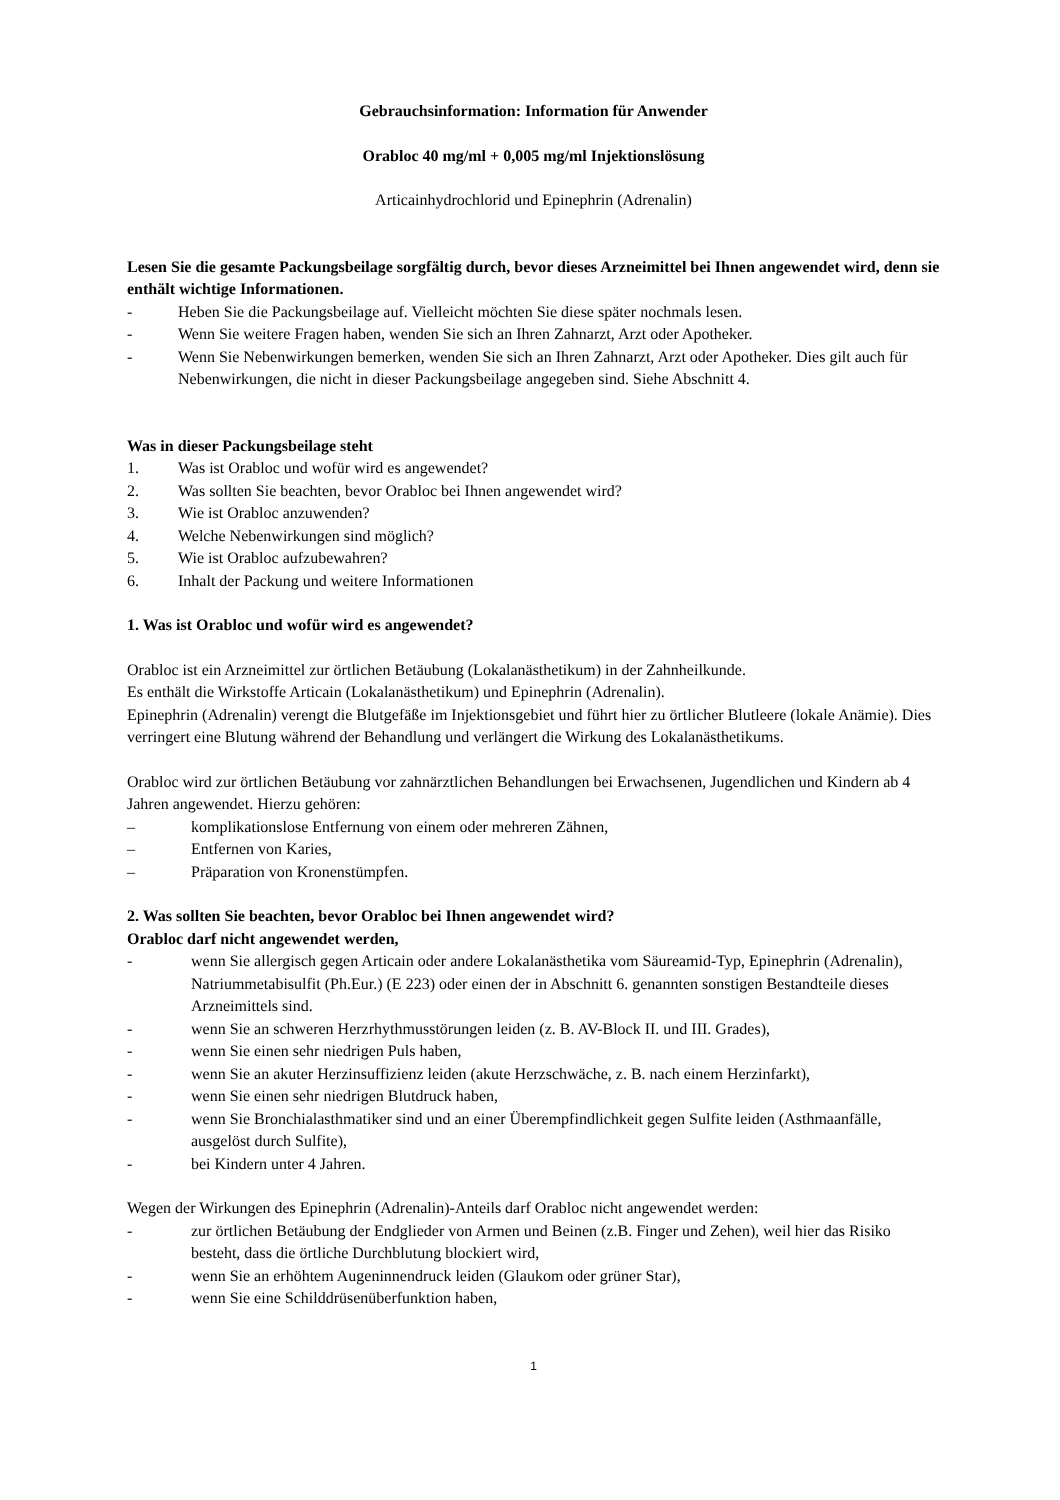Gebrauchsinformation: Information für Anwender
Orabloc 40 mg/ml + 0,005 mg/ml Injektionslösung
Articainhydrochlorid und Epinephrin (Adrenalin)
Lesen Sie die gesamte Packungsbeilage sorgfältig durch, bevor dieses Arzneimittel bei Ihnen angewendet wird, denn sie enthält wichtige Informationen.
- Heben Sie die Packungsbeilage auf. Vielleicht möchten Sie diese später nochmals lesen.
- Wenn Sie weitere Fragen haben, wenden Sie sich an Ihren Zahnarzt, Arzt oder Apotheker.
- Wenn Sie Nebenwirkungen bemerken, wenden Sie sich an Ihren Zahnarzt, Arzt oder Apotheker. Dies gilt auch für Nebenwirkungen, die nicht in dieser Packungsbeilage angegeben sind. Siehe Abschnitt 4.
Was in dieser Packungsbeilage steht
1. Was ist Orabloc und wofür wird es angewendet?
2. Was sollten Sie beachten, bevor Orabloc bei Ihnen angewendet wird?
3. Wie ist Orabloc anzuwenden?
4. Welche Nebenwirkungen sind möglich?
5. Wie ist Orabloc aufzubewahren?
6. Inhalt der Packung und weitere Informationen
1. Was ist Orabloc und wofür wird es angewendet?
Orabloc ist ein Arzneimittel zur örtlichen Betäubung (Lokalanästhetikum) in der Zahnheilkunde.
Es enthält die Wirkstoffe Articain (Lokalanästhetikum) und Epinephrin (Adrenalin).
Epinephrin (Adrenalin) verengt die Blutgefäße im Injektionsgebiet und führt hier zu örtlicher Blutleere (lokale Anämie). Dies verringert eine Blutung während der Behandlung und verlängert die Wirkung des Lokalanästhetikums.
Orabloc wird zur örtlichen Betäubung vor zahnärztlichen Behandlungen bei Erwachsenen, Jugendlichen und Kindern ab 4 Jahren angewendet. Hierzu gehören:
– komplikationslose Entfernung von einem oder mehreren Zähnen,
– Entfernen von Karies,
– Präparation von Kronenstümpfen.
2. Was sollten Sie beachten, bevor Orabloc bei Ihnen angewendet wird?
Orabloc darf nicht angewendet werden,
- wenn Sie allergisch gegen Articain oder andere Lokalanästhetika vom Säureamid-Typ, Epinephrin (Adrenalin), Natriummetabisulfit (Ph.Eur.) (E 223) oder einen der in Abschnitt 6. genannten sonstigen Bestandteile dieses Arzneimittels sind.
- wenn Sie an schweren Herzrhythmusstörungen leiden (z. B. AV-Block II. und III. Grades),
- wenn Sie einen sehr niedrigen Puls haben,
- wenn Sie an akuter Herzinsuffizienz leiden (akute Herzschwäche, z. B. nach einem Herzinfarkt),
- wenn Sie einen sehr niedrigen Blutdruck haben,
- wenn Sie Bronchialasthmatiker sind und an einer Überempfindlichkeit gegen Sulfite leiden (Asthmaanfälle, ausgelöst durch Sulfite),
- bei Kindern unter 4 Jahren.
Wegen der Wirkungen des Epinephrin (Adrenalin)-Anteils darf Orabloc nicht angewendet werden:
- zur örtlichen Betäubung der Endglieder von Armen und Beinen (z.B. Finger und Zehen), weil hier das Risiko besteht, dass die örtliche Durchblutung blockiert wird,
- wenn Sie an erhöhtem Augeninnendruck leiden (Glaukom oder grüner Star),
- wenn Sie eine Schilddrüsenüberfunktion haben,
1